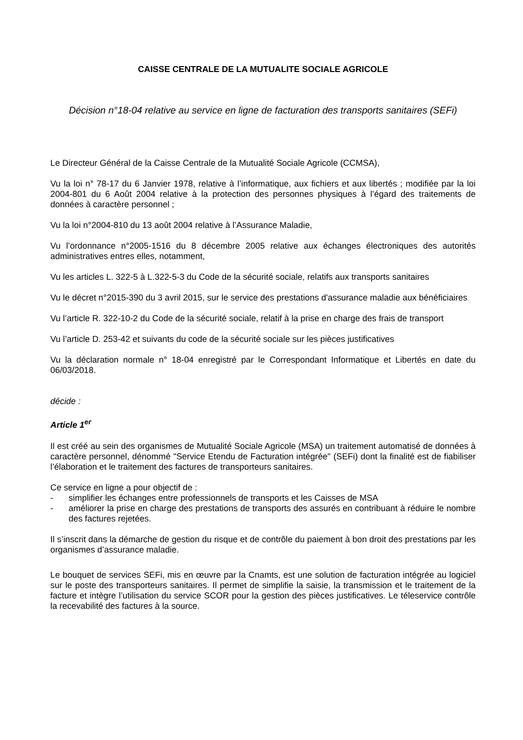CAISSE CENTRALE DE LA MUTUALITE SOCIALE AGRICOLE
Décision n°18-04 relative au service en ligne de facturation des transports sanitaires (SEFi)
Le Directeur Général de la Caisse Centrale de la Mutualité Sociale Agricole (CCMSA),
Vu la loi n° 78-17 du 6 Janvier 1978, relative à l’informatique, aux fichiers et aux libertés ; modifiée par la loi 2004-801 du 6 Août 2004 relative à la protection des personnes physiques à l’égard des traitements de données à caractère personnel ;
Vu la loi n°2004-810 du 13 août 2004 relative à l’Assurance Maladie,
Vu l’ordonnance n°2005-1516 du 8 décembre 2005 relative aux échanges électroniques des autorités administratives entres elles, notamment,
Vu les articles L. 322-5 à L.322-5-3 du Code de la sécurité sociale, relatifs aux transports sanitaires
Vu le décret n°2015-390 du 3 avril 2015, sur le service des prestations d'assurance maladie aux bénéficiaires
Vu l’article R. 322-10-2 du Code de la sécurité sociale, relatif à la prise en charge des frais de transport
Vu l’article D. 253-42 et suivants du code de la sécurité sociale sur les pièces justificatives
Vu la déclaration normale n° 18-04 enregistré par le Correspondant Informatique et Libertés en date du 06/03/2018.
décide :
Article 1<sup>er</sup>
Il est créé au sein des organismes de Mutualité Sociale Agricole (MSA) un traitement automatisé de données à caractère personnel, dénommé "Service Etendu de Facturation intégrée" (SEFi) dont la finalité est de fiabiliser l’élaboration et le traitement des factures de transporteurs sanitaires.
Ce service en ligne a pour objectif de :
- simplifier les échanges entre professionnels de transports et les Caisses de MSA
- améliorer la prise en charge des prestations de transports des assurés en contribuant à réduire le nombre des factures rejetées.
Il s’inscrit dans la démarche de gestion du risque et de contrôle du paiement à bon droit des prestations par les organismes d’assurance maladie.
Le bouquet de services SEFi, mis en œuvre par la Cnamts, est une solution de facturation intégrée au logiciel sur le poste des transporteurs sanitaires. Il permet de simplifie la saisie, la transmission et le traitement de la facture et intègre l’utilisation du service SCOR pour la gestion des pièces justificatives. Le téleservice contrôle la recevabilité des factures à la source.